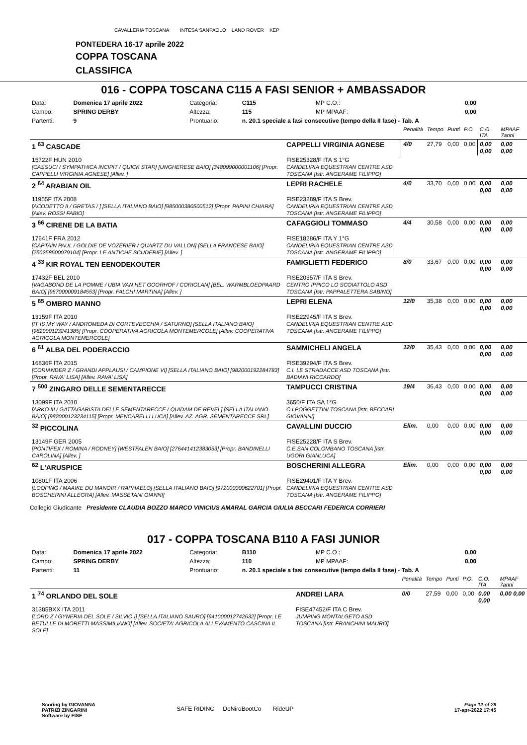CAVALLERIA TOSCANA INTESA SANPAOLO LAND ROVER KEP
PONTEDERA 16-17 aprile 2022
COPPA TOSCANA
CLASSIFICA
016 - COPPA TOSCANA C115 A FASI SENIOR + AMBASSADOR
| Data: | Domenica 17 aprile 2022 | Categoria: | C115 | MP C.O.: | 0,00 |
| Campo: | SPRING DERBY | Altezza: | 115 | MP MPAAF: | 0,00 |
| Partenti: | 9 | Prontuario: | n. 20.1 speciale a fasi consecutive (tempo della II fase) - Tab. A | | |
| | | | Penalità | Tempo | Punti | P.O. | C.O. ITA | MPAAF 7anni |
| 1 <sup>63</sup> CASCADE | CAPPELLI VIRGINIA AGNESE | | 4/0 | 27,79 | 0,00 | 0,00 | 0,00 0,00 | 0,00 0,00 |
| 15722F HUN 2010 [CASSUCI / SYMPATHICA INCIPIT / QUICK STAR] [UNGHERESE BAIO] [348099000001106] [Propr. CAPPELLI VIRGINIA AGNESE] [Allev. ] | FISE25328/F ITA S 1°G CANDELIRIA EQUESTRIAN CENTRE ASD TOSCANA [Istr. ANGERAME FILIPPO] | | | | | | | |
| 2 <sup>64</sup> ARABIAN OIL | LEPRI RACHELE | | 4/0 | 33,70 | 0,00 | 0,00 | 0,00 0,00 | 0,00 0,00 |
| 11955F ITA 2008 [ACODETTO II / GRETAS / ] [SELLA ITALIANO BAIO] [985000380500512] [Propr. PAPINI CHIARA] [Allev. ROSSI FABIO] | FISE23289/F ITA S Brev. CANDELIRIA EQUESTRIAN CENTRE ASD TOSCANA [Istr. ANGERAME FILIPPO] | | | | | | | |
| 3 <sup>66</sup> CIRENE DE LA BATIA | CAFAGGIOLI TOMMASO | | 4/4 | 30,58 | 0,00 | 0,00 | 0,00 0,00 | 0,00 0,00 |
| 17641F FRA 2012 [CAPTAIN PAUL / GOLDIE DE VOZERIER / QUARTZ DU VALLON] [SELLA FRANCESE BAIO] [250258500079104] [Propr. LE ANTICHE SCUDERIE] [Allev. ] | FISE18286/F ITA Y 1°G CANDELIRIA EQUESTRIAN CENTRE ASD TOSCANA [Istr. ANGERAME FILIPPO] | | | | | | | |
| 4 <sup>33</sup> KIR ROYAL TEN EENODEKOUTER | FAMIGLIETTI FEDERICO | | 8/0 | 33,67 | 0,00 | 0,00 | 0,00 0,00 | 0,00 0,00 |
| 17432F BEL 2010 [VAGABOND DE LA POMME / UBIA VAN HET GOORHOF / CORIOLAN] [BEL. WARMBLOEDPAARD BAIO] [967000009184553] [Propr. FALCHI MARTINA] [Allev. ] | FISE20357/F ITA S Brev. CENTRO IPPICO LO SCOIATTOLO ASD TOSCANA [Istr. PAPPALETTERA SABINO] | | | | | | | |
| 5 <sup>65</sup> OMBRO MANNO | LEPRI ELENA | | 12/0 | 35,38 | 0,00 | 0,00 | 0,00 0,00 | 0,00 0,00 |
| 13159F ITA 2010 [IT IS MY WAY / ANDROMEDA DI CORTEVECCHIA / SATURNO] [SELLA ITALIANO BAIO] [982000123241385] [Propr. COOPERATIVA AGRICOLA MONTEMERCOLE] [Allev. COOPERATIVA AGRICOLA MONTEMERCOLE] | FISE22945/F ITA S Brev. CANDELIRIA EQUESTRIAN CENTRE ASD TOSCANA [Istr. ANGERAME FILIPPO] | | | | | | | |
| 6 <sup>61</sup> ALBA DEL PODERACCIO | SAMMICHELI ANGELA | | 12/0 | 35,43 | 0,00 | 0,00 | 0,00 0,00 | 0,00 0,00 |
| 16836F ITA 2015 [CORIANDER Z / GRANDI APPLAUSI / CAMPIONE VI] [SELLA ITALIANO BAIO] [982000192284783] [Propr. RAVA' LISA] [Allev. RAVA' LISA] | FISE39294/F ITA S Brev. C.I. LE STRADACCE ASD TOSCANA [Istr. BADIANI RICCARDO] | | | | | | | |
| 7 <sup>500</sup> ZINGARO DELLE SEMENTARECCE | TAMPUCCI CRISTINA | | 19/4 | 36,43 | 0,00 | 0,00 | 0,00 0,00 | 0,00 0,00 |
| 13099F ITA 2010 [ARKO III / GATTAGARISTA DELLE SEMENTARECCE / QUIDAM DE REVEL] [SELLA ITALIANO BAIO] [982000123234115] [Propr. MENCARELLI LUCA] [Allev. AZ. AGR. SEMENTARECCE SRL] | 3650/F ITA SA 1°G C.I.POGGETTINI TOSCANA [Istr. BECCARI GIOVANNI] | | | | | | | |
| <sup>32</sup> PICCOLINA | CAVALLINI DUCCIO | | Elim. | 0,00 | 0,00 | 0,00 | 0,00 0,00 | 0,00 0,00 |
| 13149F GER 2005 [PONTIFEX / ROMINA / RODNEY] [WESTFALEN BAIO] [276441412383053] [Propr. BANDINELLI CAROLINA] [Allev. ] | FISE25228/F ITA S Brev. C.E.SAN COLOMBANO TOSCANA [Istr. UGORI GIANLUCA] | | | | | | | |
| <sup>62</sup> L'ARUSPICE | BOSCHERINI ALLEGRA | | Elim. | 0,00 | 0,00 | 0,00 | 0,00 0,00 | 0,00 0,00 |
| 10801F ITA 2006 [LOOPING / MAAIKE DU MANOIR / RAPHAELO] [SELLA ITALIANO BAIO] [972000000622701] [Propr. BOSCHERINI ALLEGRA] [Allev. MASSETANI GIANNI] | FISE29401/F ITA Y Brev. CANDELIRIA EQUESTRIAN CENTRE ASD TOSCANA [Istr. ANGERAME FILIPPO] | | | | | | | |
Collegio Giudicante Presidente CLAUDIA BOZZO MARCO VINICIUS AMARAL GARCIA GIULIA BECCARI FEDERICA CORRIERI
017 - COPPA TOSCANA B110 A FASI JUNIOR
| Data: | Domenica 17 aprile 2022 | Categoria: | B110 | MP C.O.: | 0,00 |
| Campo: | SPRING DERBY | Altezza: | 110 | MP MPAAF: | 0,00 |
| Partenti: | 11 | Prontuario: | n. 20.1 speciale a fasi consecutive (tempo della II fase) - Tab. A | | |
| | | | Penalità | Tempo | Punti | P.O. | C.O. ITA | MPAAF 7anni |
| 1 <sup>74</sup> ORLANDO DEL SOLE | ANDREI LARA | | 0/0 | 27,59 | 0,00 | 0,00 | 0,00 0,00 | 0,00 0,00 |
| 31385BXX ITA 2011 [LORD Z / GYNERIA DEL SOLE / SILVIO I] [SELLA ITALIANO SAURO] [941000012742632] [Propr. LE BETULLE DI MORETTI MASSIMILIANO] [Allev. SOCIETA' AGRICOLA ALLEVAMENTO CASCINA IL SOLE] | FISE47452/F ITA C Brev. JUMPING MONTALGETO ASD TOSCANA [Istr. FRANCHINI MAURO] | | | | | | | |
Scoring by GIOVANNA
PATRIZI ZINGARINI
Software by FISE
SAFE RIDING DeNiroBootCo RideUP
Page 12 of 28
17-apr-2022 17:45